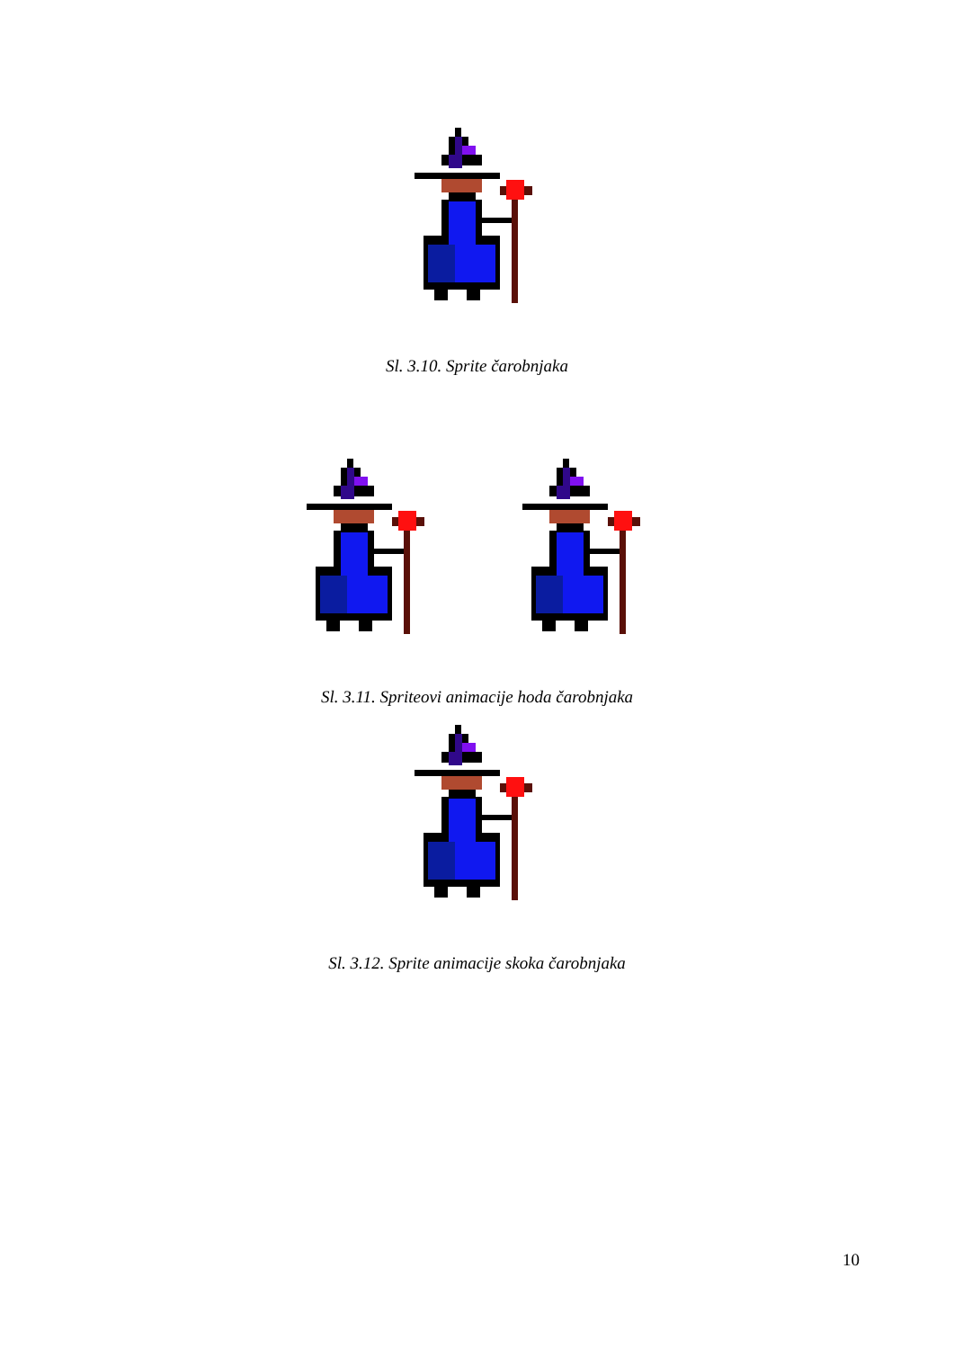Sl. 3.10. Sprite čarobnjaka
Sl. 3.11. Spriteovi animacije hoda čarobnjaka
Sl. 3.12. Sprite animacije skoka čarobnjaka
10